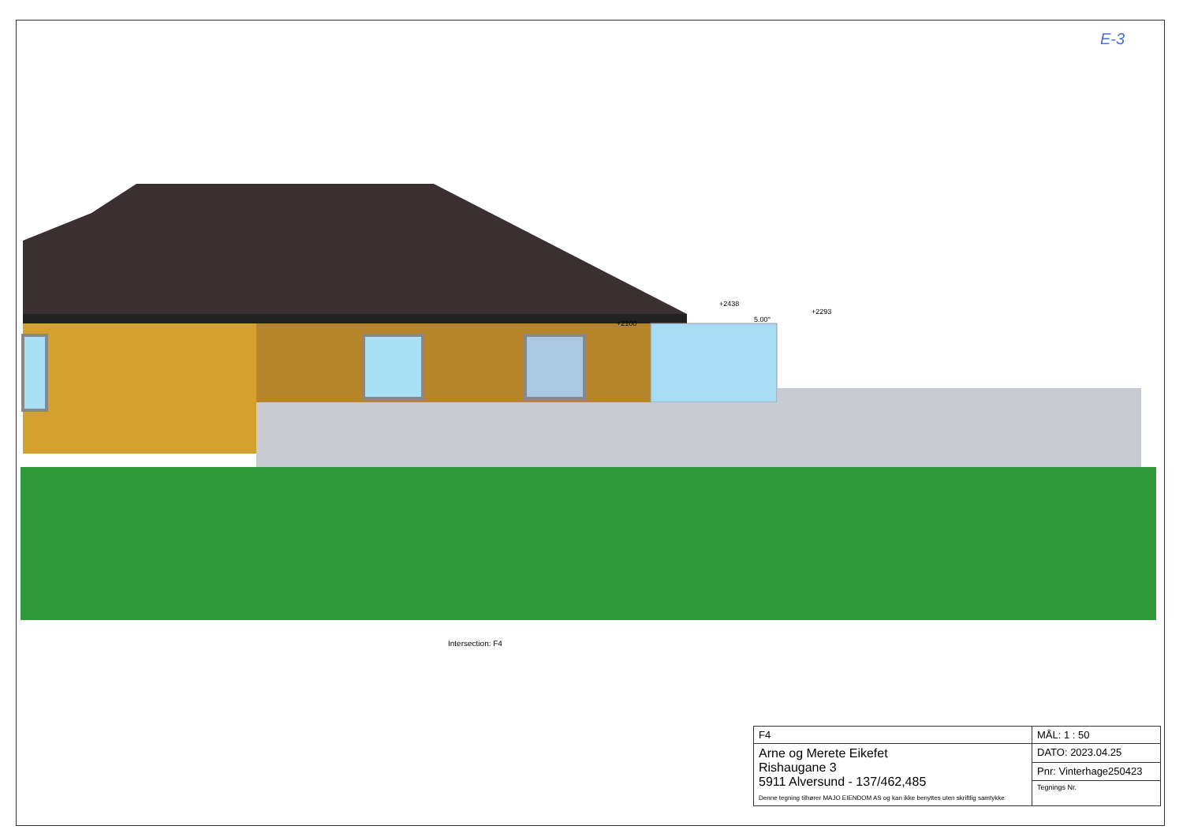E-3
+2438
+2293
+2100
5.00°
Intersection: F4
| F4 | MÅL: 1 : 50 |
| Arne og Merete Eikefet Rishaugane 3 5911 Alversund - 137/462,485 Denne tegning tilhører MAJO EIENDOM AS og kan ikke benyttes uten skriftlig samtykke | DATO: 2023.04.25 |
| | Pnr: Vinterhage250423 |
| | Tegnings Nr. |